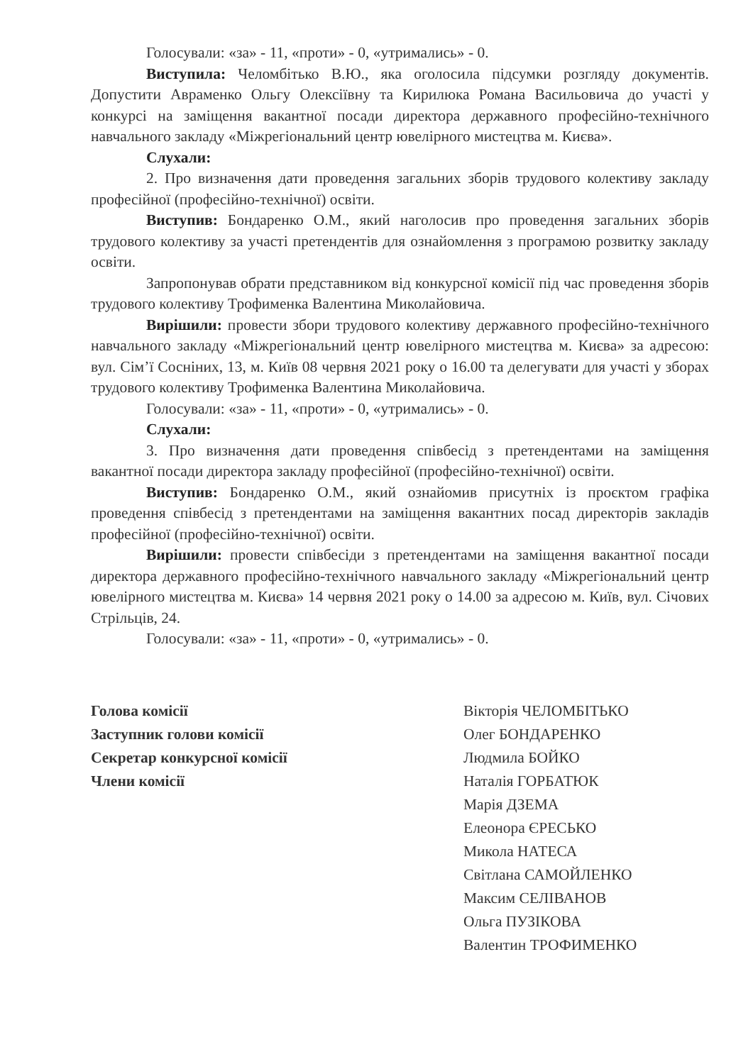Голосували: «за» - 11, «проти» - 0, «утримались» - 0.
Виступила: Челомбітько В.Ю., яка оголосила підсумки розгляду документів. Допустити Авраменко Ольгу Олексіївну та Кирилюка Романа Васильовича до участі у конкурсі на заміщення вакантної посади директора державного професійно-технічного навчального закладу «Міжрегіональний центр ювелірного мистецтва м. Києва».
Слухали:
2. Про визначення дати проведення загальних зборів трудового колективу закладу професійної (професійно-технічної) освіти.
Виступив: Бондаренко О.М., який наголосив про проведення загальних зборів трудового колективу за участі претендентів для ознайомлення з програмою розвитку закладу освіти.
Запропонував обрати представником від конкурсної комісії під час проведення зборів трудового колективу Трофименка Валентина Миколайовича.
Вирішили: провести збори трудового колективу державного професійно-технічного навчального закладу «Міжрегіональний центр ювелірного мистецтва м. Києва» за адресою: вул. Сім’ї Сосніних, 13, м. Київ 08 червня 2021 року о 16.00 та делегувати для участі у зборах трудового колективу Трофименка Валентина Миколайовича.
Голосували: «за» - 11, «проти» - 0, «утримались» - 0.
Слухали:
3. Про визначення дати проведення співбесід з претендентами на заміщення вакантної посади директора закладу професійної (професійно-технічної) освіти.
Виступив: Бондаренко О.М., який ознайомив присутніх із проєктом графіка проведення співбесід з претендентами на заміщення вакантних посад директорів закладів професійної (професійно-технічної) освіти.
Вирішили: провести співбесіди з претендентами на заміщення вакантної посади директора державного професійно-технічного навчального закладу «Міжрегіональний центр ювелірного мистецтва м. Києва» 14 червня 2021 року о 14.00 за адресою м. Київ, вул. Січових Стрільців, 24.
Голосували: «за» - 11, «проти» - 0, «утримались» - 0.
Голова комісії
Заступник голови комісії
Секретар конкурсної комісії
Члени комісії
Вікторія ЧЕЛОМБІТЬКО
Олег БОНДАРЕНКО
Людмила БОЙКО
Наталія ГОРБАТЮК
Марія ДЗЕМА
Елеонора ЄРЕСЬКО
Микола НАТЕСА
Світлана САМОЙЛЕНКО
Максим СЕЛІВАНОВ
Ольга ПУЗІКОВА
Валентин ТРОФИМЕНКО